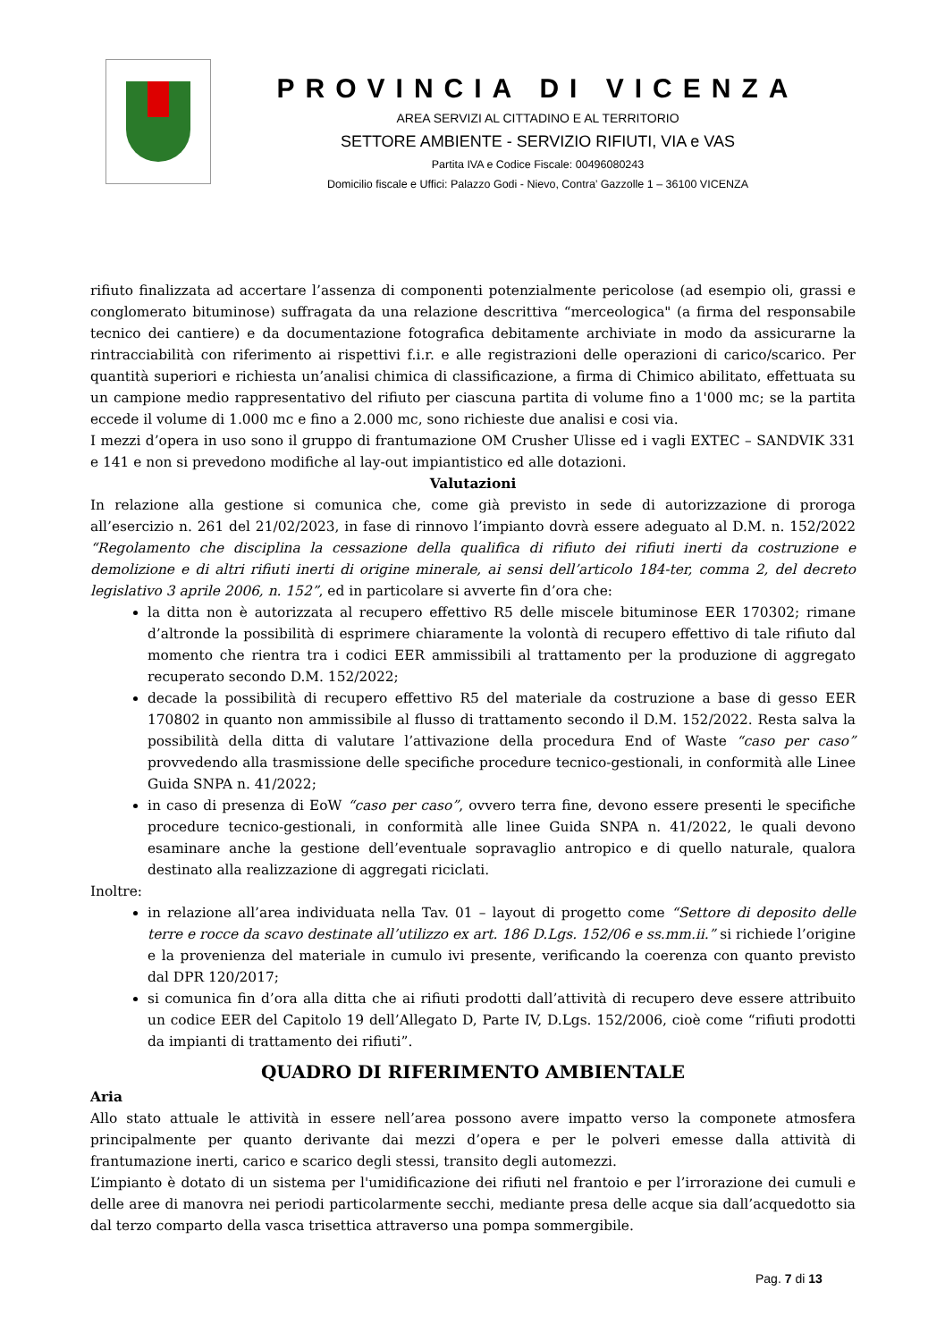PROVINCIA DI VICENZA
AREA SERVIZI AL CITTADINO E AL TERRITORIO
SETTORE AMBIENTE - SERVIZIO RIFIUTI, VIA e VAS
Partita IVA e Codice Fiscale: 00496080243
Domicilio fiscale e Uffici: Palazzo Godi - Nievo, Contra’ Gazzolle 1 – 36100 VICENZA
rifiuto finalizzata ad accertare l’assenza di componenti potenzialmente pericolose (ad esempio oli, grassi e conglomerato bituminose) suffragata da una relazione descrittiva “merceologica" (a firma del responsabile tecnico dei cantiere) e da documentazione fotografica debitamente archiviate in modo da assicurarne la rintracciabilità con riferimento ai rispettivi f.i.r. e alle registrazioni delle operazioni di carico/scarico. Per quantità superiori e richiesta un’analisi chimica di classificazione, a firma di Chimico abilitato, effettuata su un campione medio rappresentativo del rifiuto per ciascuna partita di volume fino a 1'000 mc; se la partita eccede il volume di 1.000 mc e fino a 2.000 mc, sono richieste due analisi e cosi via.
I mezzi d’opera in uso sono il gruppo di frantumazione OM Crusher Ulisse ed i vagli EXTEC – SANDVIK 331 e 141 e non si prevedono modifiche al lay-out impiantistico ed alle dotazioni.
Valutazioni
In relazione alla gestione si comunica che, come già previsto in sede di autorizzazione di proroga all’esercizio n. 261 del 21/02/2023, in fase di rinnovo l’impianto dovrà essere adeguato al D.M. n. 152/2022 “Regolamento che disciplina la cessazione della qualifica di rifiuto dei rifiuti inerti da costruzione e demolizione e di altri rifiuti inerti di origine minerale, ai sensi dell’articolo 184-ter, comma 2, del decreto legislativo 3 aprile 2006, n. 152”, ed in particolare si avverte fin d’ora che:
la ditta non è autorizzata al recupero effettivo R5 delle miscele bituminose EER 170302; rimane d’altronde la possibilità di esprimere chiaramente la volontà di recupero effettivo di tale rifiuto dal momento che rientra tra i codici EER ammissibili al trattamento per la produzione di aggregato recuperato secondo D.M. 152/2022;
decade la possibilità di recupero effettivo R5 del materiale da costruzione a base di gesso EER 170802 in quanto non ammissibile al flusso di trattamento secondo il D.M. 152/2022. Resta salva la possibilità della ditta di valutare l’attivazione della procedura End of Waste “caso per caso” provvedendo alla trasmissione delle specifiche procedure tecnico-gestionali, in conformità alle Linee Guida SNPA n. 41/2022;
in caso di presenza di EoW “caso per caso”, ovvero terra fine, devono essere presenti le specifiche procedure tecnico-gestionali, in conformità alle linee Guida SNPA n. 41/2022, le quali devono esaminare anche la gestione dell’eventuale sopravaglio antropico e di quello naturale, qualora destinato alla realizzazione di aggregati riciclati.
Inoltre:
in relazione all’area individuata nella Tav. 01 – layout di progetto come “Settore di deposito delle terre e rocce da scavo destinate all’utilizzo ex art. 186 D.Lgs. 152/06 e ss.mm.ii.” si richiede l’origine e la provenienza del materiale in cumulo ivi presente, verificando la coerenza con quanto previsto dal DPR 120/2017;
si comunica fin d’ora alla ditta che ai rifiuti prodotti dall’attività di recupero deve essere attribuito un codice EER del Capitolo 19 dell’Allegato D, Parte IV, D.Lgs. 152/2006, cioè come “rifiuti prodotti da impianti di trattamento dei rifiuti”.
QUADRO DI RIFERIMENTO AMBIENTALE
Aria
Allo stato attuale le attività in essere nell’area possono avere impatto verso la componete atmosfera principalmente per quanto derivante dai mezzi d’opera e per le polveri emesse dalla attività di frantumazione inerti, carico e scarico degli stessi, transito degli automezzi.
L’impianto è dotato di un sistema per l'umidificazione dei rifiuti nel frantoio e per l’irrorazione dei cumuli e delle aree di manovra nei periodi particolarmente secchi, mediante presa delle acque sia dall’acquedotto sia dal terzo comparto della vasca trisettica attraverso una pompa sommergibile.
Pag. 7 di 13